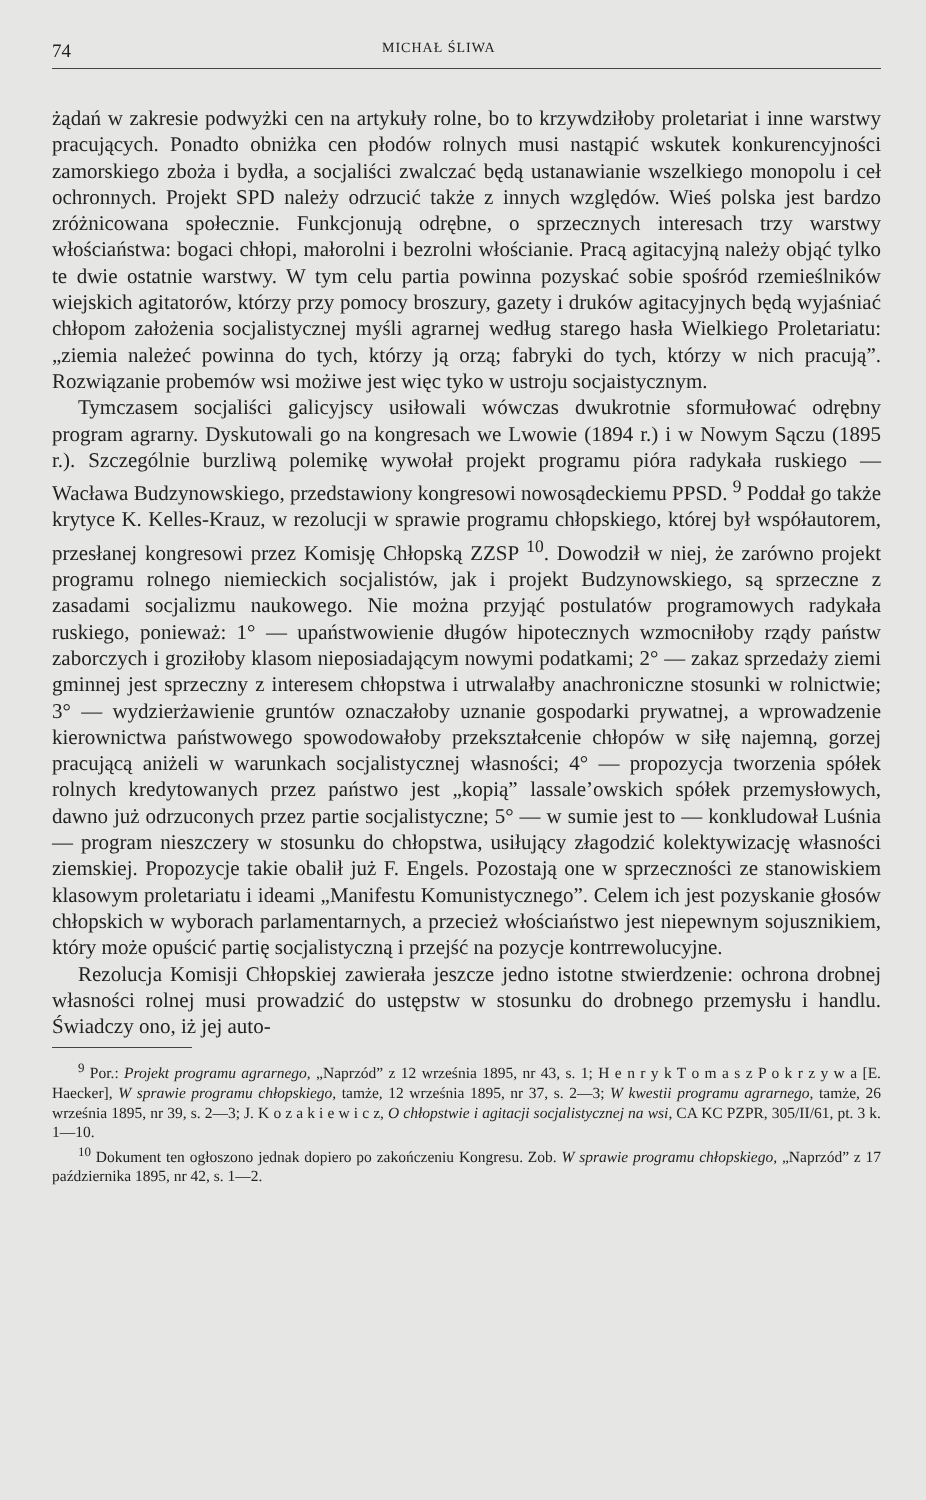74 MICHAŁ ŚLIWA
żądań w zakresie podwyżki cen na artykuły rolne, bo to krzywdziłoby proletariat i inne warstwy pracujących. Ponadto obniżka cen płodów rolnych musi nastąpić wskutek konkurencyjności zamorskiego zboża i bydła, a socjaliści zwalczać będą ustanawianie wszelkiego monopolu i ceł ochronnych. Projekt SPD należy odrzucić także z innych względów. Wieś polska jest bardzo zróżnicowana społecznie. Funkcjonują odrębne, o sprzecznych interesach trzy warstwy włościaństwa: bogaci chłopi, małorolni i bezrolni włościanie. Pracą agitacyjną należy objąć tylko te dwie ostatnie warstwy. W tym celu partia powinna pozyskać sobie spośród rzemieślników wiejskich agitatorów, którzy przy pomocy broszury, gazety i druków agitacyjnych będą wyjaśniać chłopom założenia socjalistycznej myśli agrarnej według starego hasła Wielkiego Proletariatu: „ziemia należeć powinna do tych, którzy ją orzą; fabryki do tych, którzy w nich pracują”. Rozwiązanie probemów wsi możiwe jest więc tyko w ustroju socjaistycznym.
Tymczasem socjaliści galicyjscy usiłowali wówczas dwukrotnie sformułować odrębny program agrarny. Dyskutowali go na kongresach we Lwowie (1894 r.) i w Nowym Sączu (1895 r.). Szczególnie burzliwą polemikę wywołał projekt programu pióra radykała ruskiego — Wacława Budzynowskiego, przedstawiony kongresowi nowosądeckiemu PPSD. <sup>9</sup> Poddał go także krytyce K. Kelles-Krauz, w rezolucji w sprawie programu chłopskiego, której był współautorem, przesłanej kongresowi przez Komisję Chłopską ZZSP <sup>10</sup>. Dowodził w niej, że zarówno projekt programu rolnego niemieckich socjalistów, jak i projekt Budzynowskiego, są sprzeczne z zasadami socjalizmu naukowego. Nie można przyjąć postulatów programowych radykała ruskiego, ponieważ: 1° — upaństwowienie długów hipotecznych wzmocniłoby rządy państw zaborczych i groziłoby klasom nieposiadającym nowymi podatkami; 2° — zakaz sprzedaży ziemi gminnej jest sprzeczny z interesem chłopstwa i utrwalałby anachroniczne stosunki w rolnictwie; 3° — wydzierżawienie gruntów oznaczałoby uznanie gospodarki prywatnej, a wprowadzenie kierownictwa państwowego spowodowałoby przekształcenie chłopów w siłę najemną, gorzej pracującą aniżeli w warunkach socjalistycznej własności; 4° — propozycja tworzenia spółek rolnych kredytowanych przez państwo jest „kopią” lassale’owskich spółek przemysłowych, dawno już odrzuconych przez partie socjalistyczne; 5° — w sumie jest to — konkludował Luśnia — program nieszczery w stosunku do chłopstwa, usiłujący złagodzić kolektywizację własności ziemskiej. Propozycje takie obalił już F. Engels. Pozostają one w sprzeczności ze stanowiskiem klasowym proletariatu i ideami „Manifestu Komunistycznego”. Celem ich jest pozyskanie głosów chłopskich w wyborach parlamentarnych, a przecież włościaństwo jest niepewnym sojusznikiem, który może opuścić partię socjalistyczną i przejść na pozycje kontrrewolucyjne.
Rezolucja Komisji Chłopskiej zawierała jeszcze jedno istotne stwierdzenie: ochrona drobnej własności rolnej musi prowadzić do ustępstw w stosunku do drobnego przemysłu i handlu. Świadczy ono, iż jej auto-
<sup>9</sup> Por.: Projekt programu agrarnego, „Naprzód” z 12 września 1895, nr 43, s. 1; H e n r y k T o m a s z P o k r z y w a [E. Haecker], W sprawie programu chłopskiego, tamże, 12 września 1895, nr 37, s. 2—3; W kwestii programu agrarnego, tamże, 26 września 1895, nr 39, s. 2—3; J. K o z a k i e w i c z, O chłopstwie i agitacji socjalistycznej na wsi, CA KC PZPR, 305/II/61, pt. 3 k. 1—10.
<sup>10</sup> Dokument ten ogłoszono jednak dopiero po zakończeniu Kongresu. Zob. W sprawie programu chłopskiego, „Naprzód” z 17 października 1895, nr 42, s. 1—2.